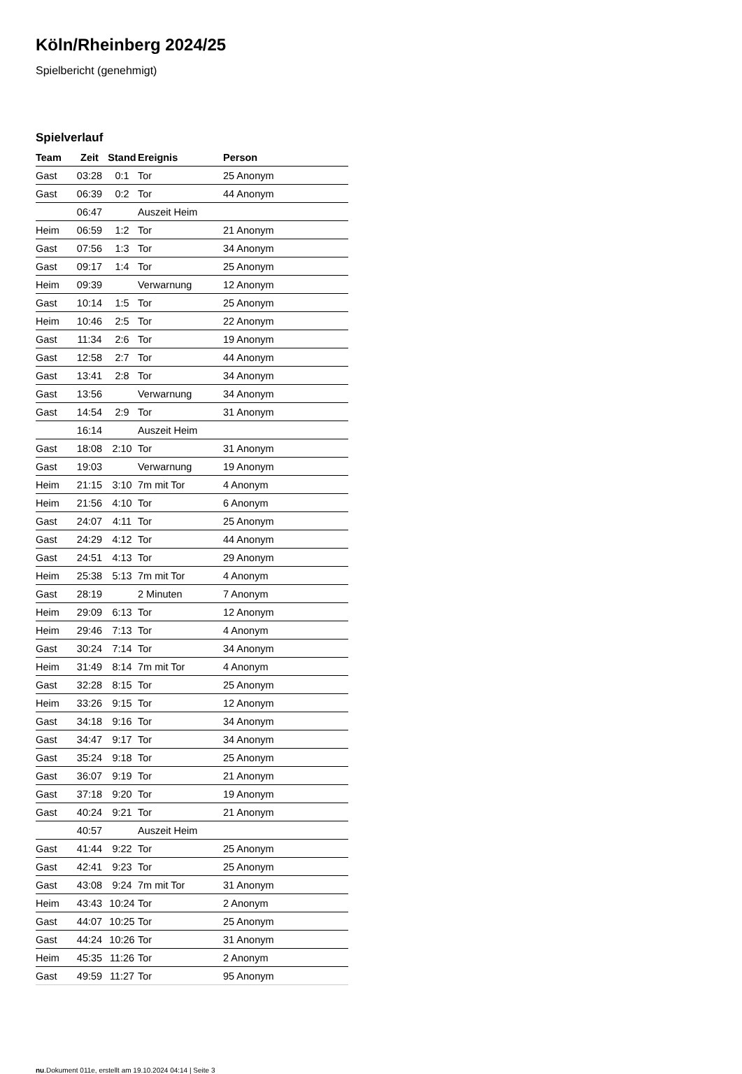Köln/Rheinberg 2024/25
Spielbericht (genehmigt)
Spielverlauf
| Team | Zeit | Stand | Ereignis | Person |
| --- | --- | --- | --- | --- |
| Gast | 03:28 | 0:1 | Tor | 25 Anonym |
| Gast | 06:39 | 0:2 | Tor | 44 Anonym |
| | 06:47 | | Auszeit Heim | |
| Heim | 06:59 | 1:2 | Tor | 21 Anonym |
| Gast | 07:56 | 1:3 | Tor | 34 Anonym |
| Gast | 09:17 | 1:4 | Tor | 25 Anonym |
| Heim | 09:39 | | Verwarnung | 12 Anonym |
| Gast | 10:14 | 1:5 | Tor | 25 Anonym |
| Heim | 10:46 | 2:5 | Tor | 22 Anonym |
| Gast | 11:34 | 2:6 | Tor | 19 Anonym |
| Gast | 12:58 | 2:7 | Tor | 44 Anonym |
| Gast | 13:41 | 2:8 | Tor | 34 Anonym |
| Gast | 13:56 | | Verwarnung | 34 Anonym |
| Gast | 14:54 | 2:9 | Tor | 31 Anonym |
| | 16:14 | | Auszeit Heim | |
| Gast | 18:08 | 2:10 | Tor | 31 Anonym |
| Gast | 19:03 | | Verwarnung | 19 Anonym |
| Heim | 21:15 | 3:10 | 7m mit Tor | 4 Anonym |
| Heim | 21:56 | 4:10 | Tor | 6 Anonym |
| Gast | 24:07 | 4:11 | Tor | 25 Anonym |
| Gast | 24:29 | 4:12 | Tor | 44 Anonym |
| Gast | 24:51 | 4:13 | Tor | 29 Anonym |
| Heim | 25:38 | 5:13 | 7m mit Tor | 4 Anonym |
| Gast | 28:19 | | 2 Minuten | 7 Anonym |
| Heim | 29:09 | 6:13 | Tor | 12 Anonym |
| Heim | 29:46 | 7:13 | Tor | 4 Anonym |
| Gast | 30:24 | 7:14 | Tor | 34 Anonym |
| Heim | 31:49 | 8:14 | 7m mit Tor | 4 Anonym |
| Gast | 32:28 | 8:15 | Tor | 25 Anonym |
| Heim | 33:26 | 9:15 | Tor | 12 Anonym |
| Gast | 34:18 | 9:16 | Tor | 34 Anonym |
| Gast | 34:47 | 9:17 | Tor | 34 Anonym |
| Gast | 35:24 | 9:18 | Tor | 25 Anonym |
| Gast | 36:07 | 9:19 | Tor | 21 Anonym |
| Gast | 37:18 | 9:20 | Tor | 19 Anonym |
| Gast | 40:24 | 9:21 | Tor | 21 Anonym |
| | 40:57 | | Auszeit Heim | |
| Gast | 41:44 | 9:22 | Tor | 25 Anonym |
| Gast | 42:41 | 9:23 | Tor | 25 Anonym |
| Gast | 43:08 | 9:24 | 7m mit Tor | 31 Anonym |
| Heim | 43:43 | 10:24 | Tor | 2 Anonym |
| Gast | 44:07 | 10:25 | Tor | 25 Anonym |
| Gast | 44:24 | 10:26 | Tor | 31 Anonym |
| Heim | 45:35 | 11:26 | Tor | 2 Anonym |
| Gast | 49:59 | 11:27 | Tor | 95 Anonym |
nu.Dokument 011e, erstellt am 19.10.2024 04:14 | Seite 3